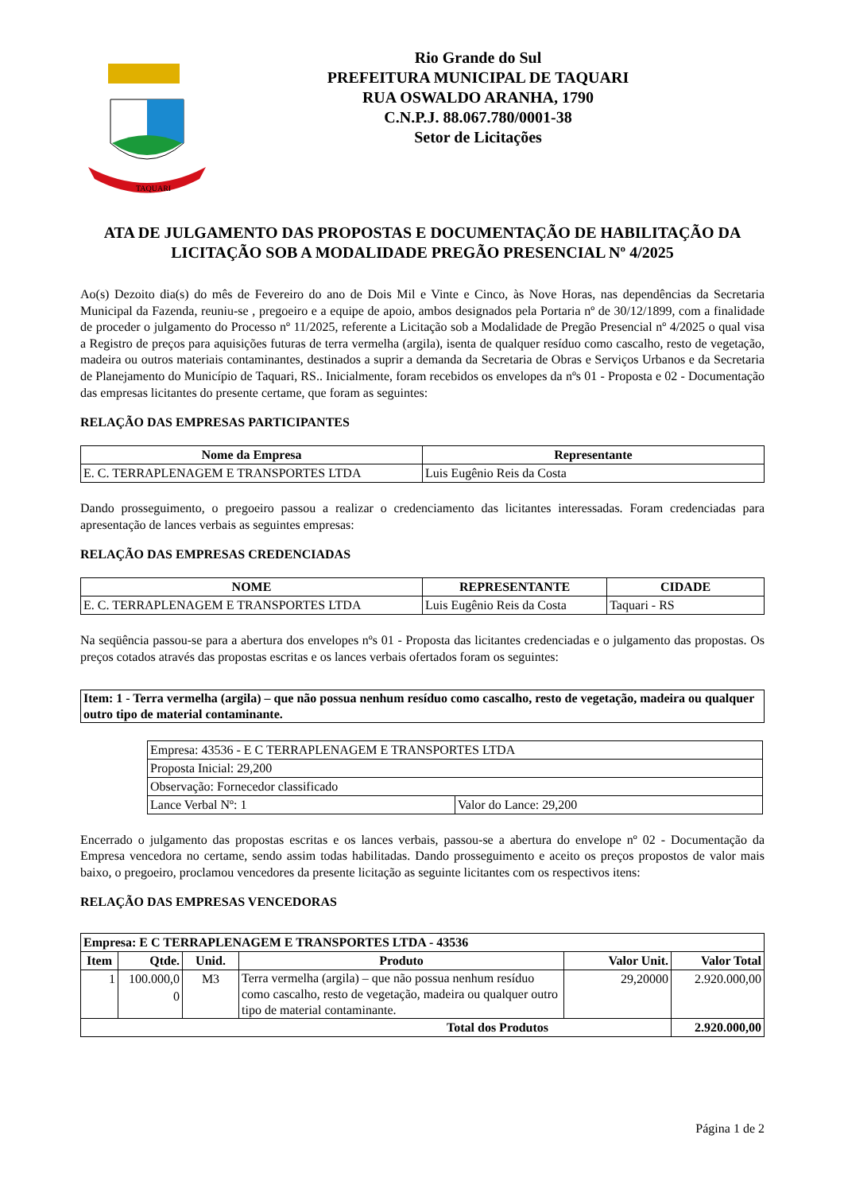TAQUARI
Rio Grande do Sul
PREFEITURA MUNICIPAL DE TAQUARI
RUA OSWALDO ARANHA, 1790
C.N.P.J. 88.067.780/0001-38
Setor de Licitações
ATA DE JULGAMENTO DAS PROPOSTAS E DOCUMENTAÇÃO DE HABILITAÇÃO DA LICITAÇÃO SOB A MODALIDADE PREGÃO PRESENCIAL Nº 4/2025
Ao(s) Dezoito dia(s) do mês de Fevereiro do ano de Dois Mil e Vinte e Cinco, às Nove Horas, nas dependências da Secretaria Municipal da Fazenda, reuniu-se , pregoeiro e a equipe de apoio, ambos designados pela Portaria nº de 30/12/1899, com a finalidade de proceder o julgamento do Processo nº 11/2025, referente a Licitação sob a Modalidade de Pregão Presencial nº 4/2025 o qual visa a Registro de preços para aquisições futuras de terra vermelha (argila), isenta de qualquer resíduo como cascalho, resto de vegetação, madeira ou outros materiais contaminantes, destinados a suprir a demanda da Secretaria de Obras e Serviços Urbanos e da Secretaria de Planejamento do Município de Taquari, RS.. Inicialmente, foram recebidos os envelopes da nºs 01 - Proposta e 02 - Documentação das empresas licitantes do presente certame, que foram as seguintes:
RELAÇÃO DAS EMPRESAS PARTICIPANTES
| Nome da Empresa | Representante |
| --- | --- |
| E. C. TERRAPLENAGEM E TRANSPORTES LTDA | Luis Eugênio Reis da Costa |
Dando prosseguimento, o pregoeiro passou a realizar o credenciamento das licitantes interessadas. Foram credenciadas para apresentação de lances verbais as seguintes empresas:
RELAÇÃO DAS EMPRESAS CREDENCIADAS
| NOME | REPRESENTANTE | CIDADE |
| --- | --- | --- |
| E. C. TERRAPLENAGEM E TRANSPORTES LTDA | Luis Eugênio Reis da Costa | Taquari - RS |
Na seqüência passou-se para a abertura dos envelopes nºs 01 - Proposta das licitantes credenciadas e o julgamento das propostas. Os preços cotados através das propostas escritas e os lances verbais ofertados foram os seguintes:
| Item: 1 - Terra vermelha (argila) – que não possua nenhum resíduo como cascalho, resto de vegetação, madeira ou qualquer outro tipo de material contaminante. |
| Empresa: 43536 - E C TERRAPLENAGEM E TRANSPORTES LTDA | |
| Proposta Inicial: 29,200 | |
| Observação: Fornecedor classificado | |
| Lance Verbal Nº: 1 | Valor do Lance: 29,200 |
Encerrado o julgamento das propostas escritas e os lances verbais, passou-se a abertura do envelope nº 02 - Documentação da Empresa vencedora no certame, sendo assim todas habilitadas. Dando prosseguimento e aceito os preços propostos de valor mais baixo, o pregoeiro, proclamou vencedores da presente licitação as seguinte licitantes com os respectivos itens:
RELAÇÃO DAS EMPRESAS VENCEDORAS
| Empresa: E C TERRAPLENAGEM E TRANSPORTES LTDA - 43536 | | | | | |
| --- | --- | --- | --- | --- | --- |
| Item | Qtde. | Unid. | Produto | Valor Unit. | Valor Total |
| 1 | 100.000,0 0 | M3 | Terra vermelha (argila) – que não possua nenhum resíduo como cascalho, resto de vegetação, madeira ou qualquer outro tipo de material contaminante. | 29,20000 | 2.920.000,00 |
| Total dos Produtos | | | | | 2.920.000,00 |
Página 1 de 2